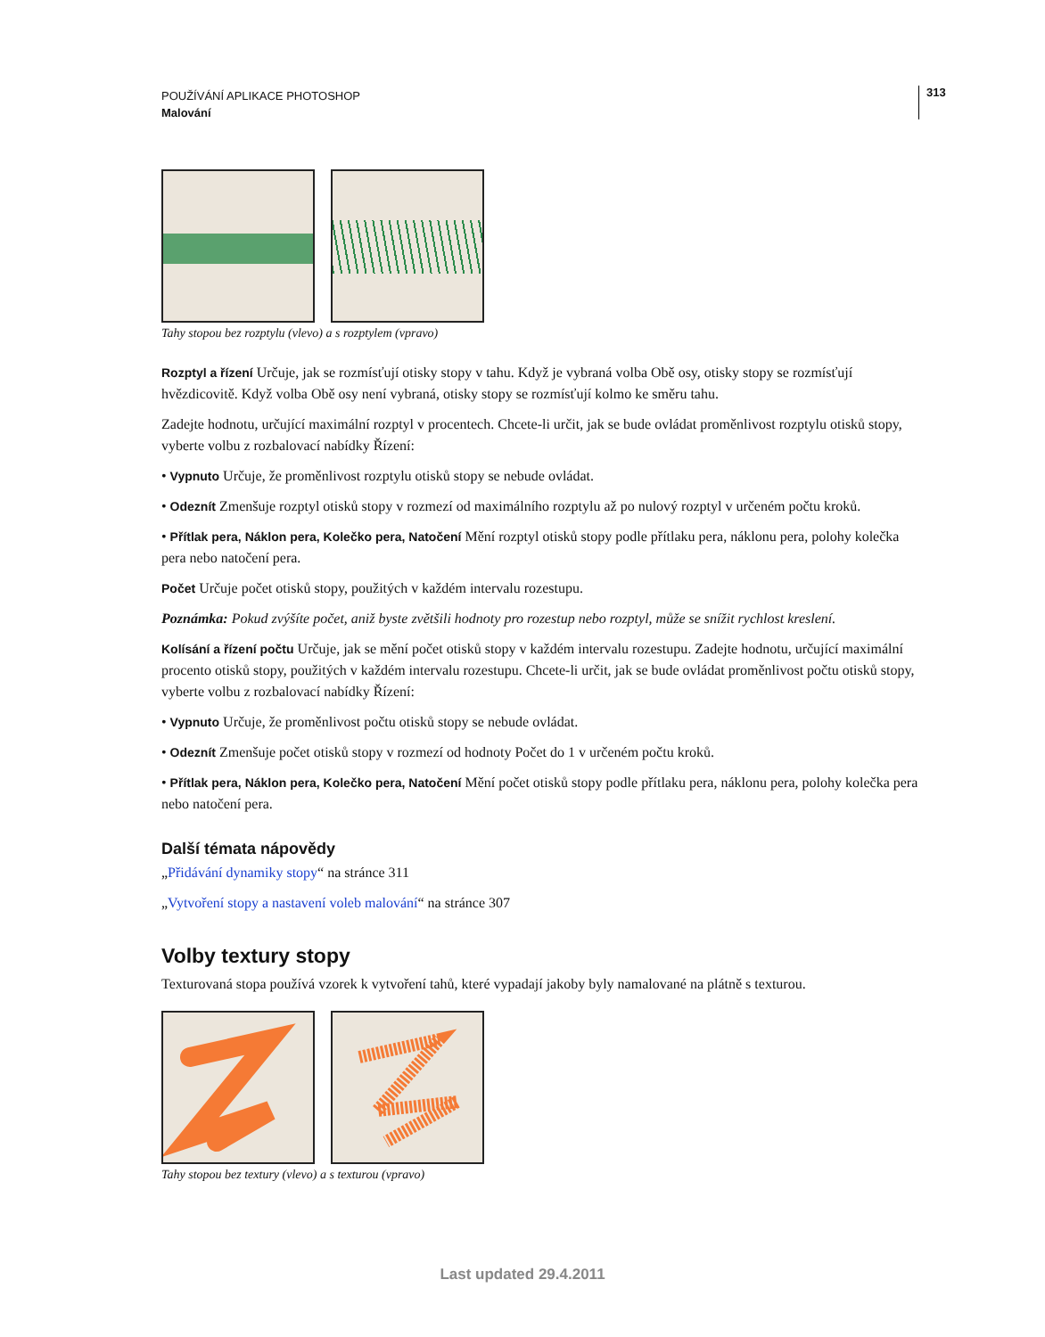POUŽÍVÁNÍ APLIKACE PHOTOSHOP
Malování
313
Tahy stopou bez rozptylu (vlevo) a s rozptylem (vpravo)
Rozptyl a řízení Určuje, jak se rozmísťují otisky stopy v tahu. Když je vybraná volba Obě osy, otisky stopy se rozmísťují hvězdicovitě. Když volba Obě osy není vybraná, otisky stopy se rozmísťují kolmo ke směru tahu.
Zadejte hodnotu, určující maximální rozptyl v procentech. Chcete-li určit, jak se bude ovládat proměnlivost rozptylu otisků stopy, vyberte volbu z rozbalovací nabídky Řízení:
• Vypnuto Určuje, že proměnlivost rozptylu otisků stopy se nebude ovládat.
• Odeznít Zmenšuje rozptyl otisků stopy v rozmezí od maximálního rozptylu až po nulový rozptyl v určeném počtu kroků.
• Přítlak pera, Náklon pera, Kolečko pera, Natočení Mění rozptyl otisků stopy podle přítlaku pera, náklonu pera, polohy kolečka pera nebo natočení pera.
Počet Určuje počet otisků stopy, použitých v každém intervalu rozestupu.
Poznámka: Pokud zvýšíte počet, aniž byste zvětšili hodnoty pro rozestup nebo rozptyl, může se snížit rychlost kreslení.
Kolísání a řízení počtu Určuje, jak se mění počet otisků stopy v každém intervalu rozestupu. Zadejte hodnotu, určující maximální procento otisků stopy, použitých v každém intervalu rozestupu. Chcete-li určit, jak se bude ovládat proměnlivost počtu otisků stopy, vyberte volbu z rozbalovací nabídky Řízení:
• Vypnuto Určuje, že proměnlivost počtu otisků stopy se nebude ovládat.
• Odeznít Zmenšuje počet otisků stopy v rozmezí od hodnoty Počet do 1 v určeném počtu kroků.
• Přítlak pera, Náklon pera, Kolečko pera, Natočení Mění počet otisků stopy podle přítlaku pera, náklonu pera, polohy kolečka pera nebo natočení pera.
Další témata nápovědy
„Přidávání dynamiky stopy“ na stránce 311
„Vytvoření stopy a nastavení voleb malování“ na stránce 307
Volby textury stopy
Texturovaná stopa používá vzorek k vytvoření tahů, které vypadají jakoby byly namalované na plátně s texturou.
Tahy stopou bez textury (vlevo) a s texturou (vpravo)
Last updated 29.4.2011